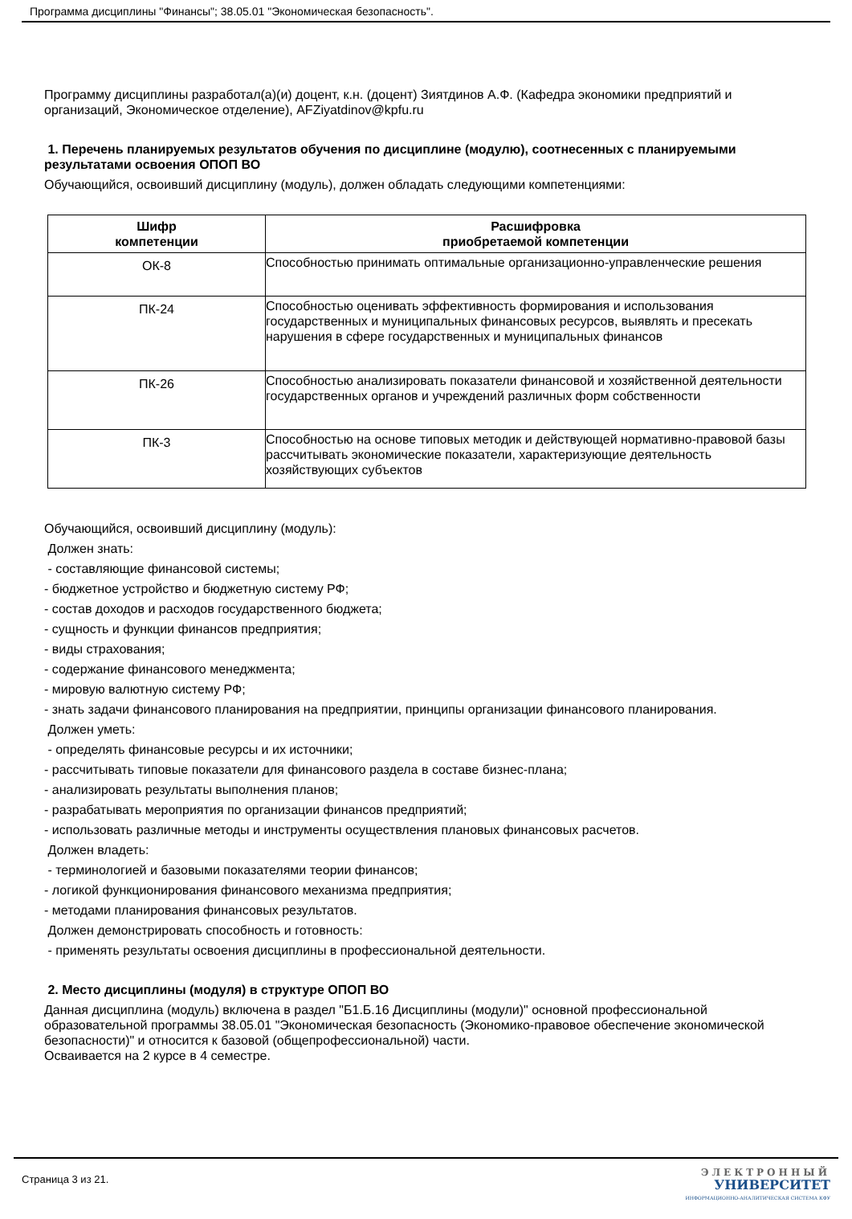Программа дисциплины "Финансы"; 38.05.01 "Экономическая безопасность".
Программу дисциплины разработал(а)(и) доцент, к.н. (доцент) Зиятдинов А.Ф. (Кафедра экономики предприятий и организаций, Экономическое отделение), AFZiyatdinov@kpfu.ru
1. Перечень планируемых результатов обучения по дисциплине (модулю), соотнесенных с планируемыми результатами освоения ОПОП ВО
Обучающийся, освоивший дисциплину (модуль), должен обладать следующими компетенциями:
| Шифр компетенции | Расшифровка приобретаемой компетенции |
| --- | --- |
| ОК-8 | Способностью принимать оптимальные организационно-управленческие решения |
| ПК-24 | Способностью оценивать эффективность формирования и использования государственных и муниципальных финансовых ресурсов, выявлять и пресекать нарушения в сфере государственных и муниципальных финансов |
| ПК-26 | Способностью анализировать показатели финансовой и хозяйственной деятельности государственных органов и учреждений различных форм собственности |
| ПК-3 | Способностью на основе типовых методик и действующей нормативно-правовой базы рассчитывать экономические показатели, характеризующие деятельность хозяйствующих субъектов |
Обучающийся, освоивший дисциплину (модуль):
Должен знать:
- составляющие финансовой системы;
- бюджетное устройство и бюджетную систему РФ;
- состав доходов и расходов государственного бюджета;
- сущность и функции финансов предприятия;
- виды страхования;
- содержание финансового менеджмента;
- мировую валютную систему РФ;
- знать задачи финансового планирования на предприятии, принципы организации финансового планирования.
Должен уметь:
- определять финансовые ресурсы и их источники;
- рассчитывать типовые показатели для финансового раздела в составе бизнес-плана;
- анализировать результаты выполнения планов;
- разрабатывать мероприятия по организации финансов предприятий;
- использовать различные методы и инструменты осуществления плановых финансовых расчетов.
Должен владеть:
- терминологией и базовыми показателями теории финансов;
- логикой функционирования финансового механизма предприятия;
- методами планирования финансовых результатов.
Должен демонстрировать способность и готовность:
- применять результаты освоения дисциплины в профессиональной деятельности.
2. Место дисциплины (модуля) в структуре ОПОП ВО
Данная дисциплина (модуль) включена в раздел "Б1.Б.16 Дисциплины (модули)" основной профессиональной образовательной программы 38.05.01 "Экономическая безопасность (Экономико-правовое обеспечение экономической безопасности)" и относится к базовой (общепрофессиональной) части.
Осваивается на 2 курсе в 4 семестре.
Страница 3 из 21.
ЭЛЕКТРОННЫЙ
УНИВЕРСИТЕТ
ИНФОРМАЦИОННО-АНАЛИТИЧЕСКАЯ СИСТЕМА КФУ